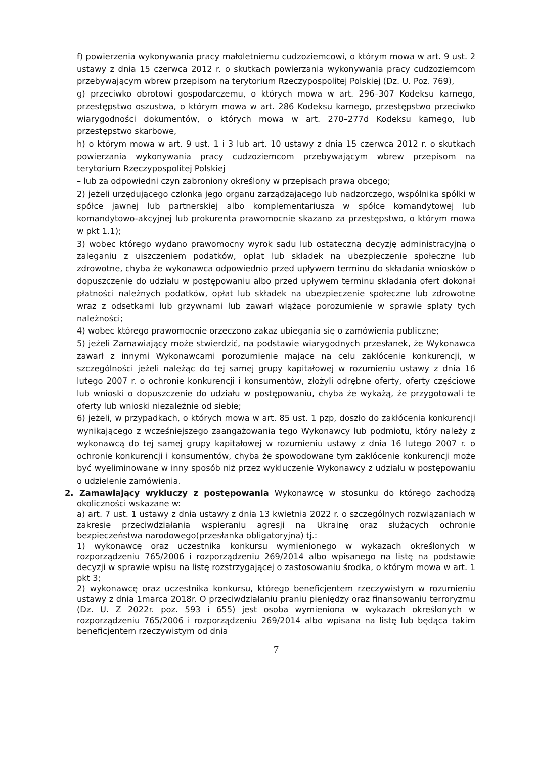f) powierzenia wykonywania pracy małoletniemu cudzoziemcowi, o którym mowa w art. 9 ust. 2 ustawy z dnia 15 czerwca 2012 r. o skutkach powierzania wykonywania pracy cudzoziemcom przebywającym wbrew przepisom na terytorium Rzeczypospolitej Polskiej (Dz. U. Poz. 769),
g) przeciwko obrotowi gospodarczemu, o których mowa w art. 296–307 Kodeksu karnego, przestępstwo oszustwa, o którym mowa w art. 286 Kodeksu karnego, przestępstwo przeciwko wiarygodności dokumentów, o których mowa w art. 270–277d Kodeksu karnego, lub przestępstwo skarbowe,
h) o którym mowa w art. 9 ust. 1 i 3 lub art. 10 ustawy z dnia 15 czerwca 2012 r. o skutkach powierzania wykonywania pracy cudzoziemcom przebywającym wbrew przepisom na terytorium Rzeczypospolitej Polskiej
– lub za odpowiedni czyn zabroniony określony w przepisach prawa obcego;
2) jeżeli urzędującego członka jego organu zarządzającego lub nadzorczego, wspólnika spółki w spółce jawnej lub partnerskiej albo komplementariusza w spółce komandytowej lub komandytowo-akcyjnej lub prokurenta prawomocnie skazano za przestępstwo, o którym mowa w pkt 1.1);
3) wobec którego wydano prawomocny wyrok sądu lub ostateczną decyzję administracyjną o zaleganiu z uiszczeniem podatków, opłat lub składek na ubezpieczenie społeczne lub zdrowotne, chyba że wykonawca odpowiednio przed upływem terminu do składania wniosków o dopuszczenie do udziału w postępowaniu albo przed upływem terminu składania ofert dokonał płatności należnych podatków, opłat lub składek na ubezpieczenie społeczne lub zdrowotne wraz z odsetkami lub grzywnami lub zawarł wiążące porozumienie w sprawie spłaty tych należności;
4) wobec którego prawomocnie orzeczono zakaz ubiegania się o zamówienia publiczne;
5) jeżeli Zamawiający może stwierdzić, na podstawie wiarygodnych przesłanek, że Wykonawca zawarł z innymi Wykonawcami porozumienie mające na celu zakłócenie konkurencji, w szczególności jeżeli należąc do tej samej grupy kapitałowej w rozumieniu ustawy z dnia 16 lutego 2007 r. o ochronie konkurencji i konsumentów, złożyli odrębne oferty, oferty częściowe lub wnioski o dopuszczenie do udziału w postępowaniu, chyba że wykażą, że przygotowali te oferty lub wnioski niezależnie od siebie;
6) jeżeli, w przypadkach, o których mowa w art. 85 ust. 1 pzp, doszło do zakłócenia konkurencji wynikającego z wcześniejszego zaangażowania tego Wykonawcy lub podmiotu, który należy z wykonawcą do tej samej grupy kapitałowej w rozumieniu ustawy z dnia 16 lutego 2007 r. o ochronie konkurencji i konsumentów, chyba że spowodowane tym zakłócenie konkurencji może być wyeliminowane w inny sposób niż przez wykluczenie Wykonawcy z udziału w postępowaniu o udzielenie zamówienia.
2. Zamawiający wykluczy z postępowania Wykonawcę w stosunku do którego zachodzą okoliczności wskazane w:
a) art. 7 ust. 1 ustawy z dnia ustawy z dnia 13 kwietnia 2022 r. o szczególnych rozwiązaniach w zakresie przeciwdziałania wspieraniu agresji na Ukrainę oraz służących ochronie bezpieczeństwa narodowego(przesłanka obligatoryjna) tj.:
1) wykonawcę oraz uczestnika konkursu wymienionego w wykazach określonych w rozporządzeniu 765/2006 i rozporządzeniu 269/2014 albo wpisanego na listę na podstawie decyzji w sprawie wpisu na listę rozstrzygającej o zastosowaniu środka, o którym mowa w art. 1 pkt 3;
2) wykonawcę oraz uczestnika konkursu, którego beneficjentem rzeczywistym w rozumieniu ustawy z dnia 1marca 2018r. O przeciwdziałaniu praniu pieniędzy oraz finansowaniu terroryzmu (Dz. U. Z 2022r. poz. 593 i 655) jest osoba wymieniona w wykazach określonych w rozporządzeniu 765/2006 i rozporządzeniu 269/2014 albo wpisana na listę lub będąca takim beneficjentem rzeczywistym od dnia
7